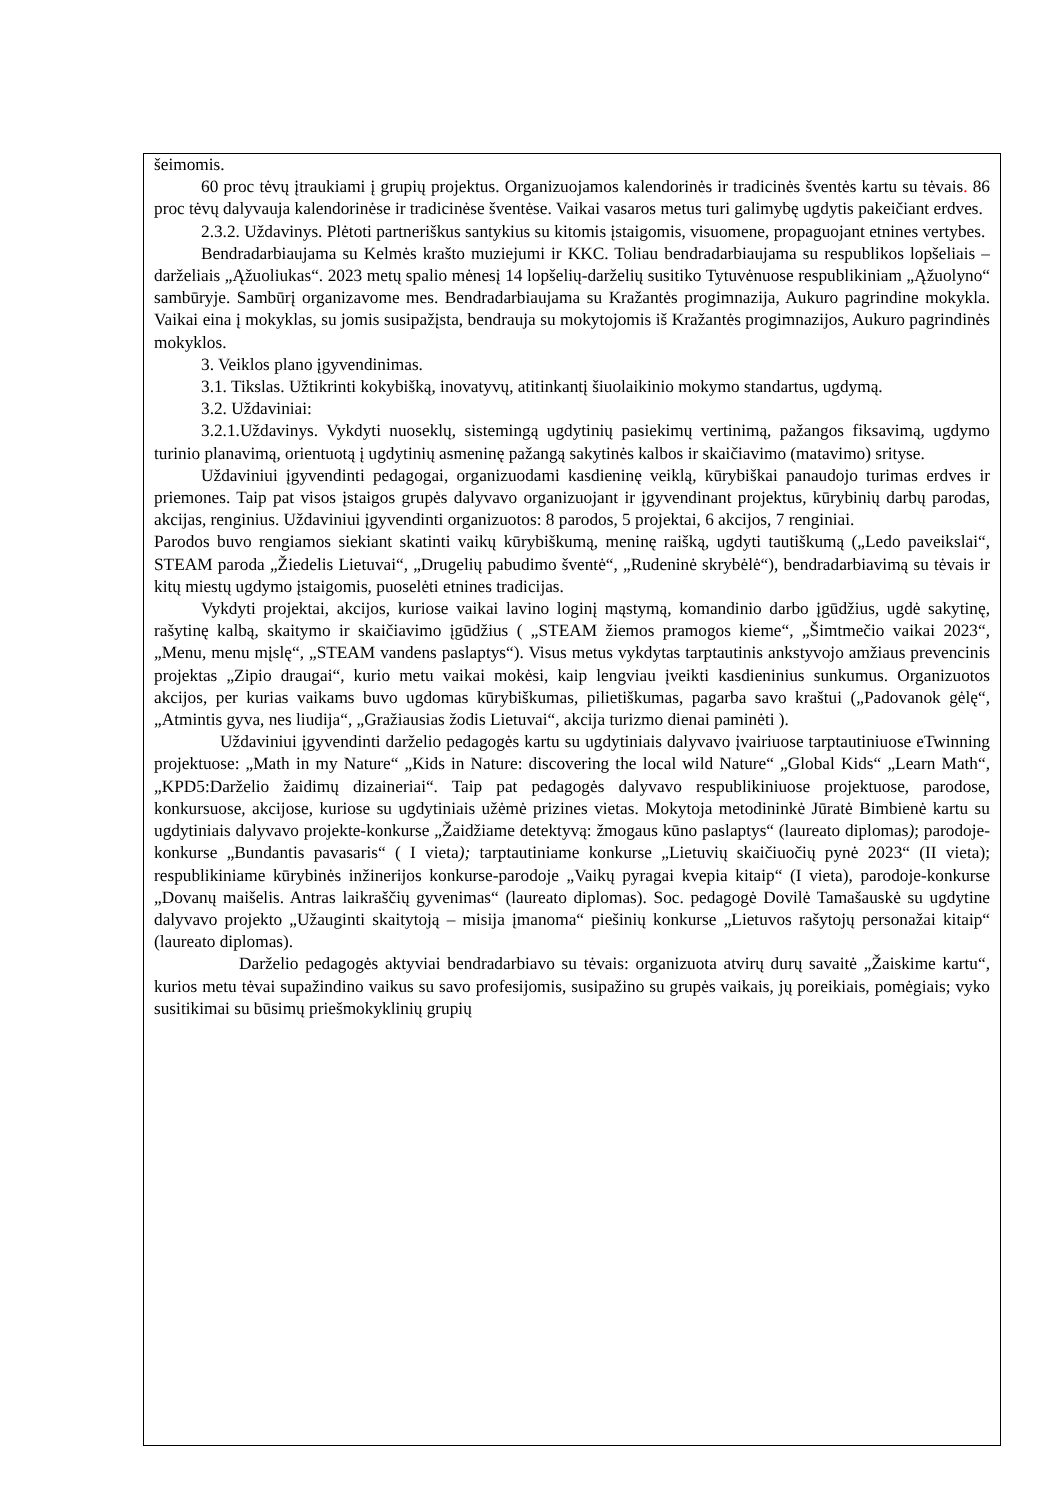šeimomis.
60 proc tėvų įtraukiami į grupių projektus. Organizuojamos kalendorinės ir tradicinės šventės kartu su tėvais. 86 proc tėvų dalyvauja kalendorinėse ir tradicinėse šventėse. Vaikai vasaros metus turi galimybę ugdytis pakeičiant erdves.
2.3.2. Uždavinys. Plėtoti partneriškus santykius su kitomis įstaigomis, visuomene, propaguojant etnines vertybes.
Bendradarbiaujama su Kelmės krašto muziejumi ir KKC. Toliau bendradarbiaujama su respublikos lopšeliais – darželiais „Ąžuoliukas“. 2023 metų spalio mėnesį 14 lopšelių-darželių susitiko Tytuvėnuose respublikiniam „Ąžuolyno“ sambūryje. Sambūrį organizavome mes. Bendradarbiaujama su Kražantės progimnazija, Aukuro pagrindine mokykla. Vaikai eina į mokyklas, su jomis susipažįsta, bendrauja su mokytojomis iš Kražantės progimnazijos, Aukuro pagrindinės mokyklos.
3. Veiklos plano įgyvendinimas.
3.1. Tikslas. Užtikrinti kokybišką, inovatyvų, atitinkantį šiuolaikinio mokymo standartus, ugdymą.
3.2. Uždaviniai:
3.2.1.Uždavinys. Vykdyti nuoseklų, sistemingą ugdytinių pasiekimų vertinimą, pažangos fiksavimą, ugdymo turinio planavimą, orientuotą į ugdytinių asmeninę pažangą sakytinės kalbos ir skaičiavimo (matavimo) srityse.
Uždaviniui įgyvendinti pedagogai, organizuodami kasdieninę veiklą, kūrybiškai panaudojo turimas erdves ir priemones. Taip pat visos įstaigos grupės dalyvavo organizuojant ir įgyvendinant projektus, kūrybinių darbų parodas, akcijas, renginius. Uždaviniui įgyvendinti organizuotos: 8 parodos, 5 projektai, 6 akcijos, 7 renginiai.
Parodos buvo rengiamos siekiant skatinti vaikų kūrybiškumą, meninę raišką, ugdyti tautiškumą („Ledo paveikslai“, STEAM paroda „Žiedelis Lietuvai“, „Drugelių pabudimo šventė“, „Rudeninė skrybėlė“), bendradarbiavimą su tėvais ir kitų miestų ugdymo įstaigomis, puoselėti etnines tradicijas.
Vykdyti projektai, akcijos, kuriose vaikai lavino loginį mąstymą, komandinio darbo įgūdžius, ugdė sakytinę, rašytinę kalbą, skaitymo ir skaičiavimo įgūdžius ( „STEAM žiemos pramogos kieme“, „Šimtmečio vaikai 2023“, „Menu, menu mįslę“, „STEAM vandens paslaptys“). Visus metus vykdytas tarptautinis ankstyvojo amžiaus prevencinis projektas „Zipio draugai“, kurio metu vaikai mokėsi, kaip lengviau įveikti kasdieninius sunkumus. Organizuotos akcijos, per kurias vaikams buvo ugdomas kūrybiškumas, pilietiškumas, pagarba savo kraštui („Padovanok gėlę“, „Atmintis gyva, nes liudija“, „Gražiausias žodis Lietuvai“, akcija turizmo dienai paminėti ).
Uždaviniui įgyvendinti darželio pedagogės kartu su ugdytiniais dalyvavo įvairiuose tarptautiniuose eTwinning projektuose: „Math in my Nature“ „Kids in Nature: discovering the local wild Nature“ „Global Kids“ „Learn Math“, „KPD5:Darželio žaidimų dizaineriai“. Taip pat pedagogės dalyvavo respublikiniuose projektuose, parodose, konkursuose, akcijose, kuriose su ugdytiniais užėmė prizines vietas. Mokytoja metodininkė Jūratė Bimbienė kartu su ugdytiniais dalyvavo projekte-konkurse „Žaidžiame detektyvą: žmogaus kūno paslaptys“ (laureato diplomas); parodoje-konkurse „Bundantis pavasaris“ ( I vieta); tarptautiniame konkurse „Lietuvių skaičiuočių pynė 2023“ (II vieta); respublikiniame kūrybinės inžinerijos konkurse-parodoje „Vaikų pyragai kvepia kitaip“ (I vieta), parodoje-konkurse „Dovanų maišelis. Antras laikraščių gyvenimas“ (laureato diplomas). Soc. pedagogė Dovilė Tamašauskė su ugdytine dalyvavo projekto „Užauginti skaitytoją – misija įmanoma“ piešinių konkurse „Lietuvos rašytojų personažai kitaip“ (laureato diplomas).
Darželio pedagogės aktyviai bendradarbiavo su tėvais: organizuota atvirų durų savaitė „Žaiskime kartu“, kurios metu tėvai supažindino vaikus su savo profesijomis, susipažino su grupės vaikais, jų poreikiais, pomėgiais; vyko susitikimai su būsimų priešmokyklinių grupių